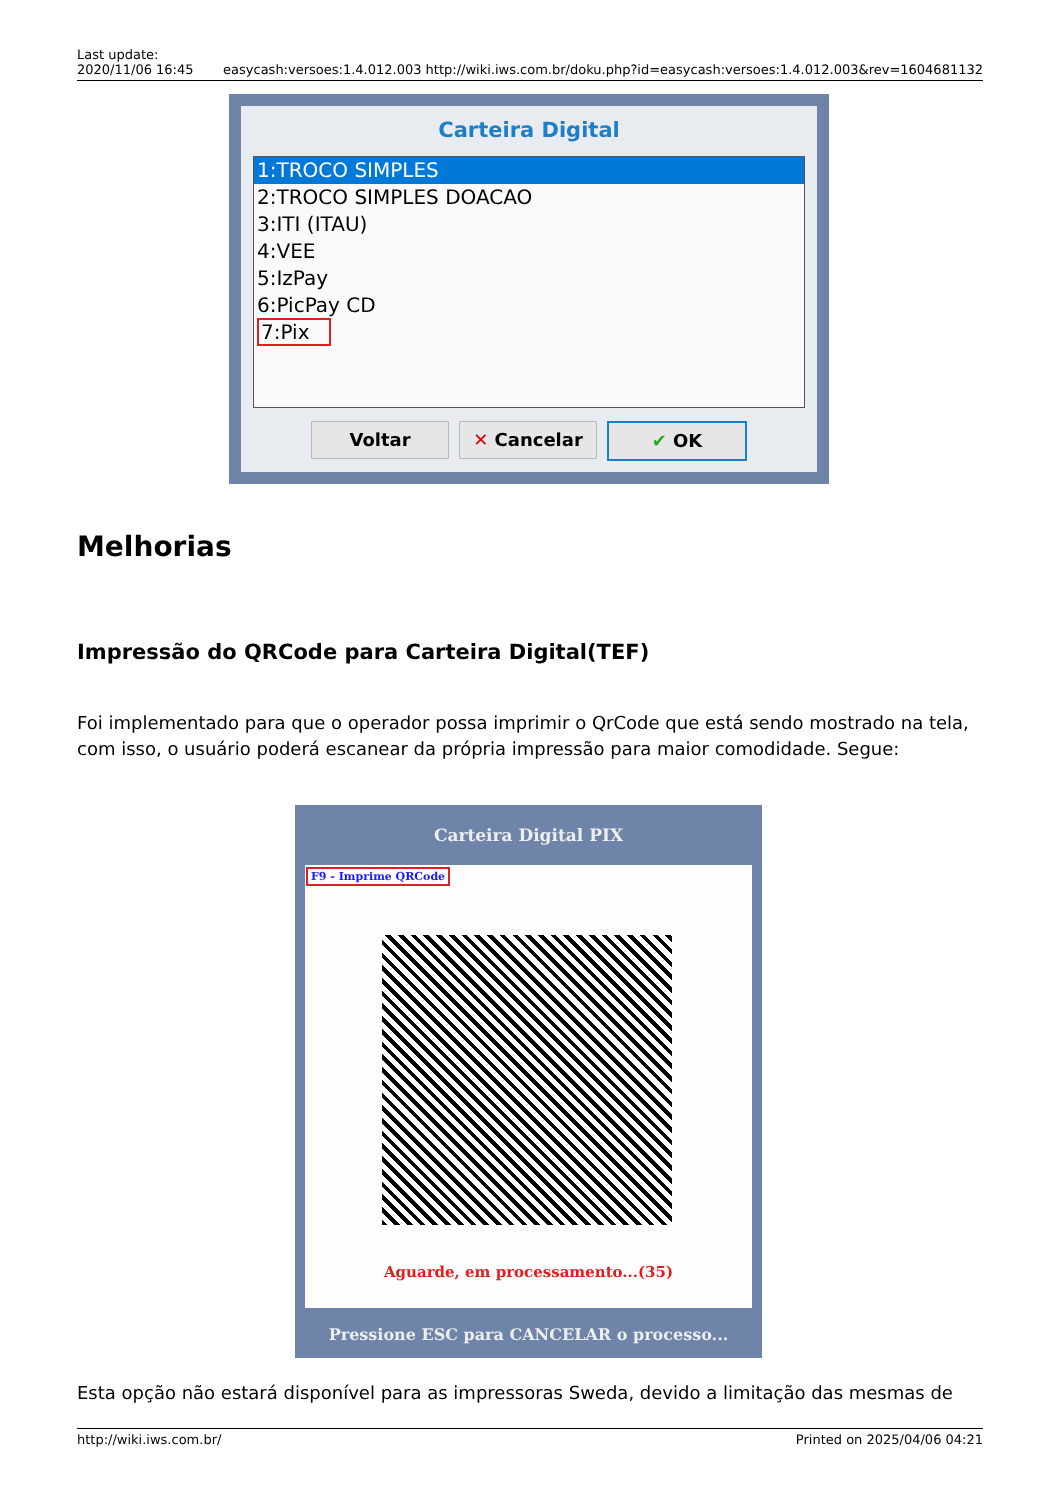Last update:
2020/11/06 16:45
easycash:versoes:1.4.012.003 http://wiki.iws.com.br/doku.php?id=easycash:versoes:1.4.012.003&rev=1604681132
Carteira Digital
1:TROCO SIMPLES
2:TROCO SIMPLES DOACAO
3:ITI (ITAU)
4:VEE
5:IzPay
6:PicPay CD
7:Pix
Voltar ✕ Cancelar ✔ OK
Melhorias
Impressão do QRCode para Carteira Digital(TEF)
Foi implementado para que o operador possa imprimir o QrCode que está sendo mostrado na tela, com isso, o usuário poderá escanear da própria impressão para maior comodidade. Segue:
Carteira Digital PIX
F9 - Imprime QRCode
Aguarde, em processamento...(35)
Pressione ESC para CANCELAR o processo...
Esta opção não estará disponível para as impressoras Sweda, devido a limitação das mesmas de
http://wiki.iws.com.br/ Printed on 2025/04/06 04:21